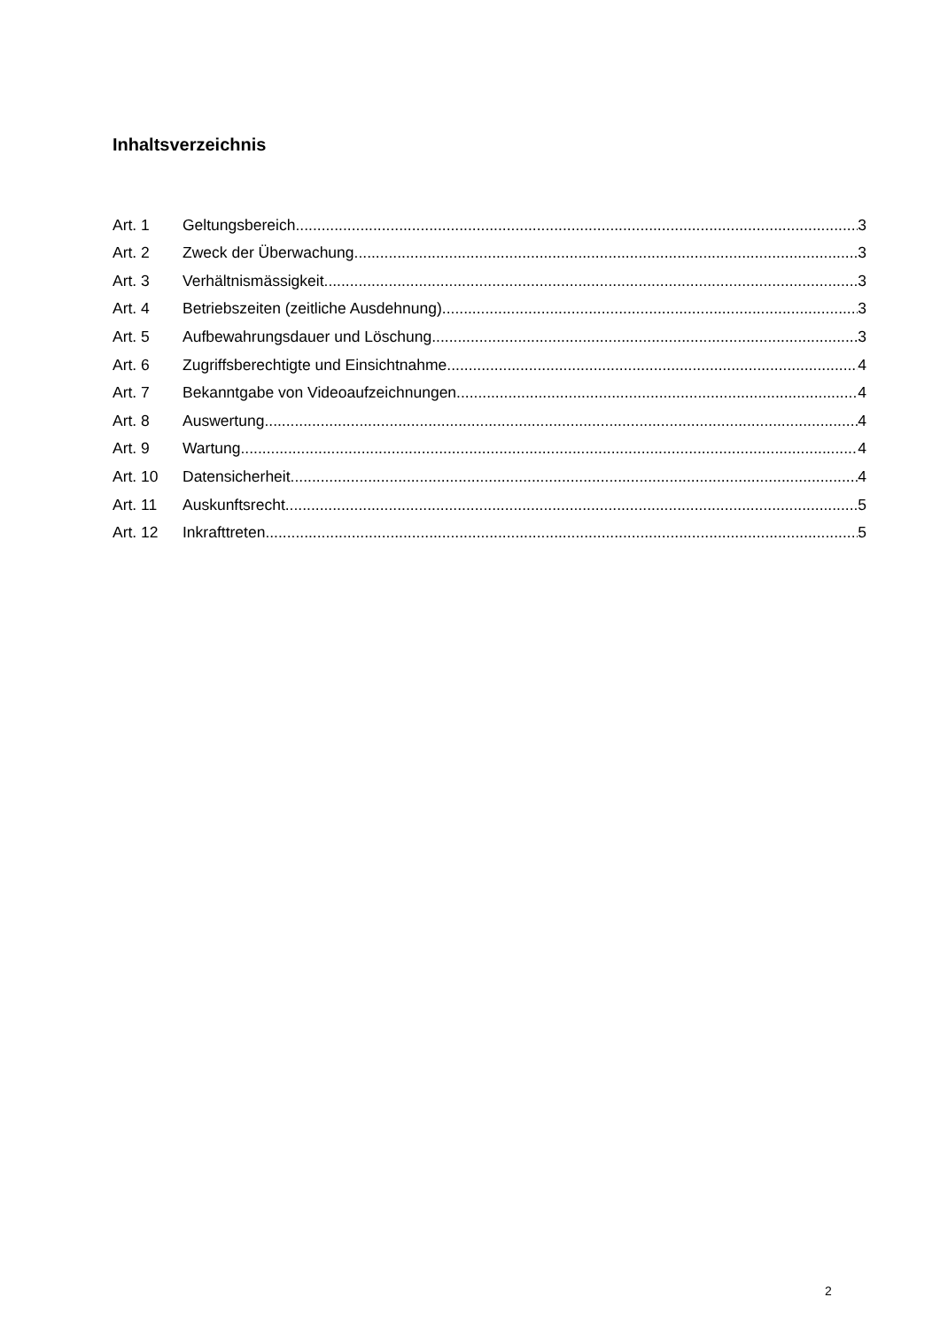Inhaltsverzeichnis
Art. 1 Geltungsbereich 3
Art. 2 Zweck der Überwachung 3
Art. 3 Verhältnismässigkeit 3
Art. 4 Betriebszeiten (zeitliche Ausdehnung) 3
Art. 5 Aufbewahrungsdauer und Löschung 3
Art. 6 Zugriffsberechtigte und Einsichtnahme 4
Art. 7 Bekanntgabe von Videoaufzeichnungen 4
Art. 8 Auswertung 4
Art. 9 Wartung 4
Art. 10 Datensicherheit 4
Art. 11 Auskunftsrecht 5
Art. 12 Inkrafttreten 5
2